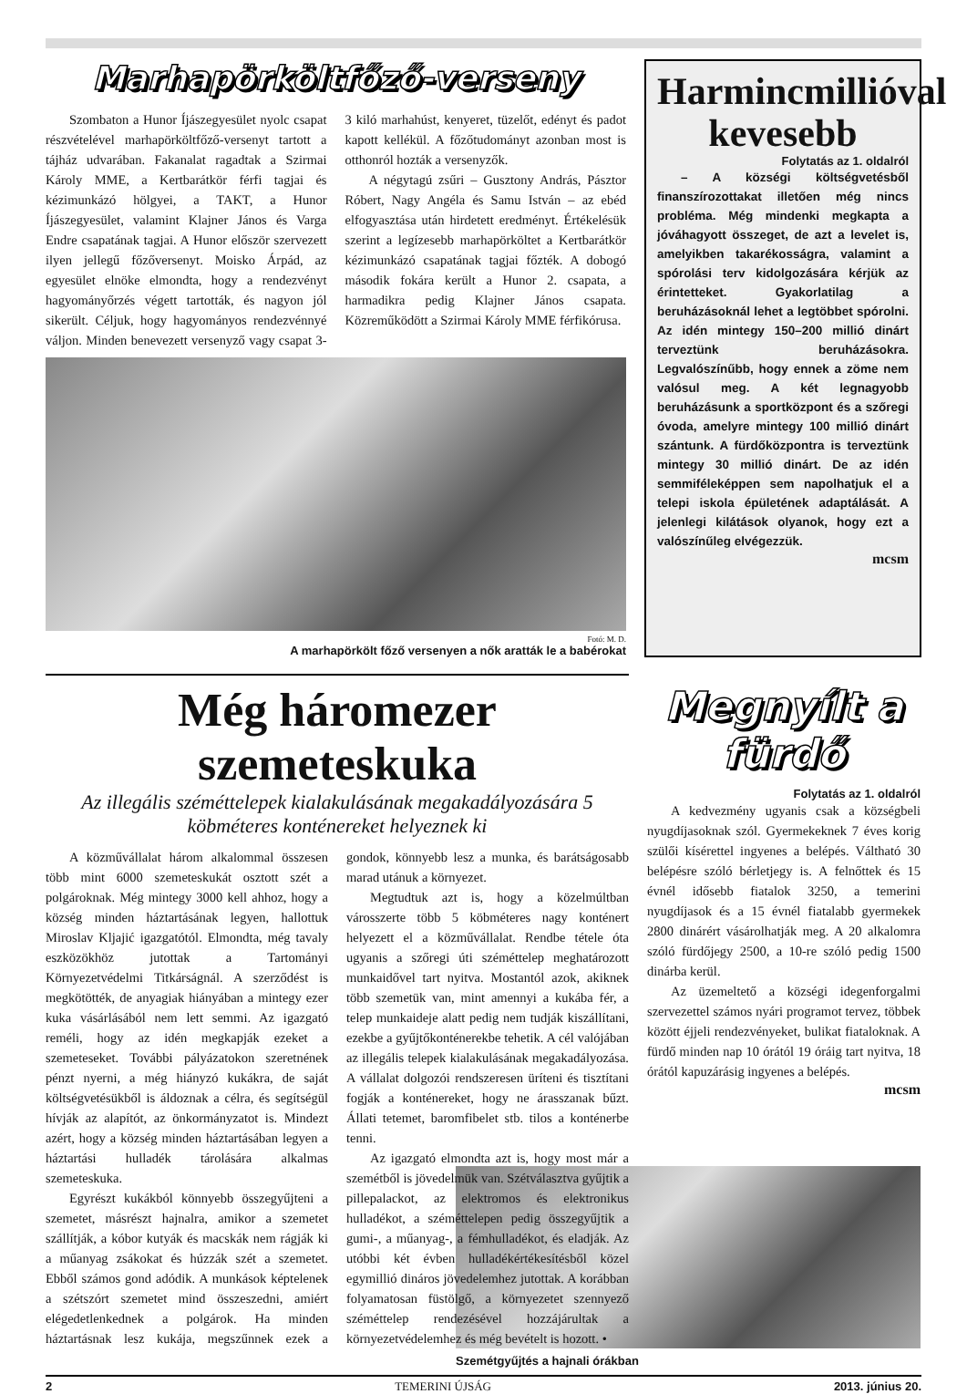Marhapörköltfőző-verseny
Szombaton a Hunor Íjászegyesület nyolc csapat részvételével marhapörköltfőző-versenyt tartott a tájház udvarában. Fakanalat ragadtak a Szirmai Károly MME, a Kertbarátkör férfi tagjai és kézimunkázó hölgyei, a TAKT, a Hunor Íjászegyesület, valamint Klajner János és Varga Endre csapatának tagjai. A Hunor először szervezett ilyen jellegű főzőversenyt. Moisko Árpád, az egyesület elnöke elmondta, hogy a rendezvényt hagyományőrzés végett tartották, és nagyon jól sikerült. Céljuk, hogy hagyományos rendezvénnyé váljon. Minden benevezett versenyző vagy csapat 3-3 kiló marhahúst, kenyeret, tüzelőt, edényt és padot kapott kellékül. A főzőtudományt azonban most is otthonról hozták a versenyzők.
A négytagú zsűri – Gusztony András, Pásztor Róbert, Nagy Angéla és Samu István – az ebéd elfogyasztása után hirdetett eredményt. Értékelésük szerint a legízesebb marhapörköltet a Kertbarátkör kézimunkázó csapatának tagjai főzték. A dobogó második fokára került a Hunor 2. csapata, a harmadikra pedig Klajner János csapata. Közreműködött a Szirmai Károly MME férfikórusa.
Fotó: M. D.
A marhapörkölt főző versenyen a nők aratták le a babérokat
Harmincmillióval kevesebb
Folytatás az 1. oldalról
– A községi költségvetésből finanszírozottakat illetően még nincs probléma. Még mindenki megkapta a jóváhagyott összeget, de azt a levelet is, amelyikben takarékosságra, valamint a spórolási terv kidolgozására kérjük az érintetteket. Gyakorlatilag a beruházásoknál lehet a legtöbbet spórolni. Az idén mintegy 150–200 millió dinárt terveztünk beruházásokra. Legvalószínűbb, hogy ennek a zöme nem valósul meg. A két legnagyobb beruházásunk a sportközpont és a szőregi óvoda, amelyre mintegy 100 millió dinárt szántunk. A fürdőközpontra is terveztünk mintegy 30 millió dinárt. De az idén semmiféleképpen sem napolhatjuk el a telepi iskola épületének adaptálását. A jelenlegi kilátások olyanok, hogy ezt a valószínűleg elvégezzük.
mcsm
Még háromezer szemeteskuka
Az illegális széméttelepek kialakulásának megakadályozására 5 köbméteres konténereket helyeznek ki
A közművállalat három alkalommal összesen több mint 6000 szemeteskukát osztott szét a polgároknak. Még mintegy 3000 kell ahhoz, hogy a község minden háztartásának legyen, hallottuk Miroslav Kljajić igazgatótól. Elmondta, még tavaly eszközökhöz jutottak a Tartományi Környezetvédelmi Titkárságnál. A szerződést is megkötötték, de anyagiak hiányában a mintegy ezer kuka vásárlásából nem lett semmi. Az igazgató reméli, hogy az idén megkapják ezeket a szemeteseket. További pályázatokon szeretnének pénzt nyerni, a még hiányzó kukákra, de saját költségvetésükből is áldoznak a célra, és segítségül hívják az alapítót, az önkormányzatot is. Mindezt azért, hogy a község minden háztartásában legyen a háztartási hulladék tárolására alkalmas szemeteskuka.
Egyrészt kukákból könnyebb összegyűjteni a szemetet, másrészt hajnalra, amikor a szemetet szállítják, a kóbor kutyák és macskák nem rágják ki a műanyag zsákokat és húzzák szét a szemetet. Ebből számos gond adódik. A munkások képtelenek a szétszórt szemetet mind összeszedni, amiért elégedetlenkednek a polgárok. Ha minden háztartásnak lesz kukája, megszűnnek ezek a gondok, könnyebb lesz a munka, és barátságosabb marad utánuk a környezet.
Megtudtuk azt is, hogy a közelmúltban városszerte több 5 köbméteres nagy konténert helyezett el a közművállalat. Rendbe tétele óta ugyanis a szőregi úti széméttelep meghatározott munkaidővel tart nyitva. Mostantól azok, akiknek több szemetük van, mint amennyi a kukába fér, a telep munkaideje alatt pedig nem tudják kiszállítani, ezekbe a gyűjtőkonténerekbe tehetik. A cél valójában az illegális telepek kialakulásának megakadályozása. A vállalat dolgozói rendszeresen üríteni és tisztítani fogják a konténereket, hogy ne árasszanak bűzt. Állati tetemet, baromfibelet stb. tilos a konténerbe tenni.
Az igazgató elmondta azt is, hogy most már a szemétből is jövedelmük van. Szétválasztva gyűjtik a pillepalackot, az elektromos és elektronikus hulladékot, a széméttelepen pedig összegyűjtik a gumi-, a műanyag-, a fémhulladékot, és eladják. Az utóbbi két évben hulladékértékesítésből közel egymillió dináros jövedelemhez jutottak. A korábban folyamatosan füstölgő, a környezetet szennyező széméttelep rendezésével hozzájárultak a környezetvédelemhez és még bevételt is hozott. •
Megnyílt a fürdő
Folytatás az 1. oldalról
A kedvezmény ugyanis csak a községbeli nyugdíjasoknak szól. Gyermekeknek 7 éves korig szülői kísérettel ingyenes a belépés. Váltható 30 belépésre szóló bérletjegy is. A felnőttek és 15 évnél idősebb fiatalok 3250, a temerini nyugdíjasok és a 15 évnél fiatalabb gyermekek 2800 dinárért vásárolhatják meg. A 20 alkalomra szóló fürdőjegy 2500, a 10-re szóló pedig 1500 dinárba kerül.
Az üzemeltető a községi idegenforgalmi szervezettel számos nyári programot tervez, többek között éjjeli rendezvényeket, bulikat fiataloknak. A fürdő minden nap 10 órától 19 óráig tart nyitva, 18 órától kapuzárásig ingyenes a belépés.
mcsm
Szemétgyűjtés a hajnali órákban
2 TEMERINI ÚJSÁG 2013. június 20.